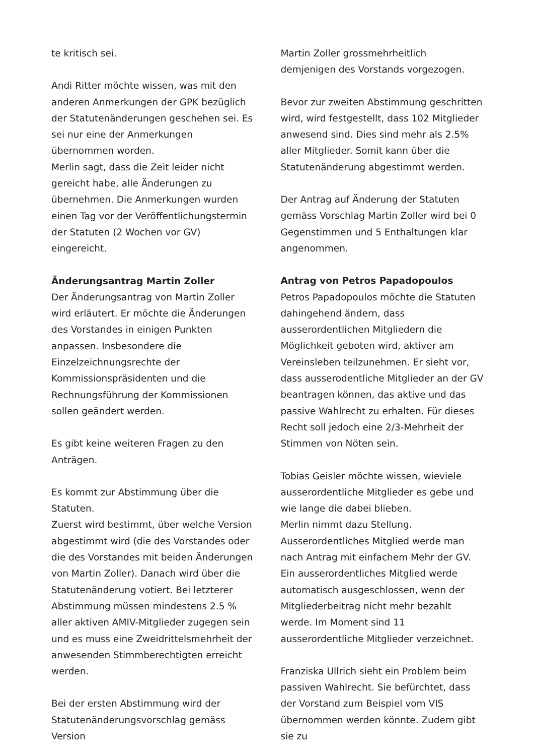te kritisch sei.
Andi Ritter möchte wissen, was mit den anderen Anmerkungen der GPK bezüglich der Statutenänderungen geschehen sei. Es sei nur eine der Anmerkungen übernommen worden.
Merlin sagt, dass die Zeit leider nicht gereicht habe, alle Änderungen zu übernehmen. Die Anmerkungen wurden einen Tag vor der Veröffentlichungstermin der Statuten (2 Wochen vor GV) eingereicht.
Änderungsantrag Martin Zoller
Der Änderungsantrag von Martin Zoller wird erläutert. Er möchte die Änderungen des Vorstandes in einigen Punkten anpassen. Insbesondere die Einzelzeichnungsrechte der Kommissionspräsidenten und die Rechnungsführung der Kommissionen sollen geändert werden.
Es gibt keine weiteren Fragen zu den Anträgen.
Es kommt zur Abstimmung über die Statuten.
Zuerst wird bestimmt, über welche Version abgestimmt wird (die des Vorstandes oder die des Vorstandes mit beiden Änderungen von Martin Zoller). Danach wird über die Statutenänderung votiert. Bei letzterer Abstimmung müssen mindestens 2.5 % aller aktiven AMIV-Mitglieder zugegen sein und es muss eine Zweidrittelsmehrheit der anwesenden Stimmberechtigten erreicht werden.
Bei der ersten Abstimmung wird der Statutenänderungsvorschlag gemäss Version
Martin Zoller grossmehrheitlich demjenigen des Vorstands vorgezogen.
Bevor zur zweiten Abstimmung geschritten wird, wird festgestellt, dass 102 Mitglieder anwesend sind. Dies sind mehr als 2.5% aller Mitglieder. Somit kann über die Statutenänderung abgestimmt werden.
Der Antrag auf Änderung der Statuten gemäss Vorschlag Martin Zoller wird bei 0 Gegenstimmen und 5 Enthaltungen klar angenommen.
Antrag von Petros Papadopoulos
Petros Papadopoulos möchte die Statuten dahingehend ändern, dass ausserordentlichen Mitgliedern die Möglichkeit geboten wird, aktiver am Vereinsleben teilzunehmen. Er sieht vor, dass ausserodentliche Mitglieder an der GV beantragen können, das aktive und das passive Wahlrecht zu erhalten. Für dieses Recht soll jedoch eine 2/3-Mehrheit der Stimmen von Nöten sein.
Tobias Geisler möchte wissen, wieviele ausserordentliche Mitglieder es gebe und wie lange die dabei blieben.
Merlin nimmt dazu Stellung. Ausserordentliches Mitglied werde man nach Antrag mit einfachem Mehr der GV. Ein ausserordentliches Mitglied werde automatisch ausgeschlossen, wenn der Mitgliederbeitrag nicht mehr bezahlt werde. Im Moment sind 11 ausserordentliche Mitglieder verzeichnet.
Franziska Ullrich sieht ein Problem beim passiven Wahlrecht. Sie befürchtet, dass der Vorstand zum Beispiel vom VIS übernommen werden könnte. Zudem gibt sie zu